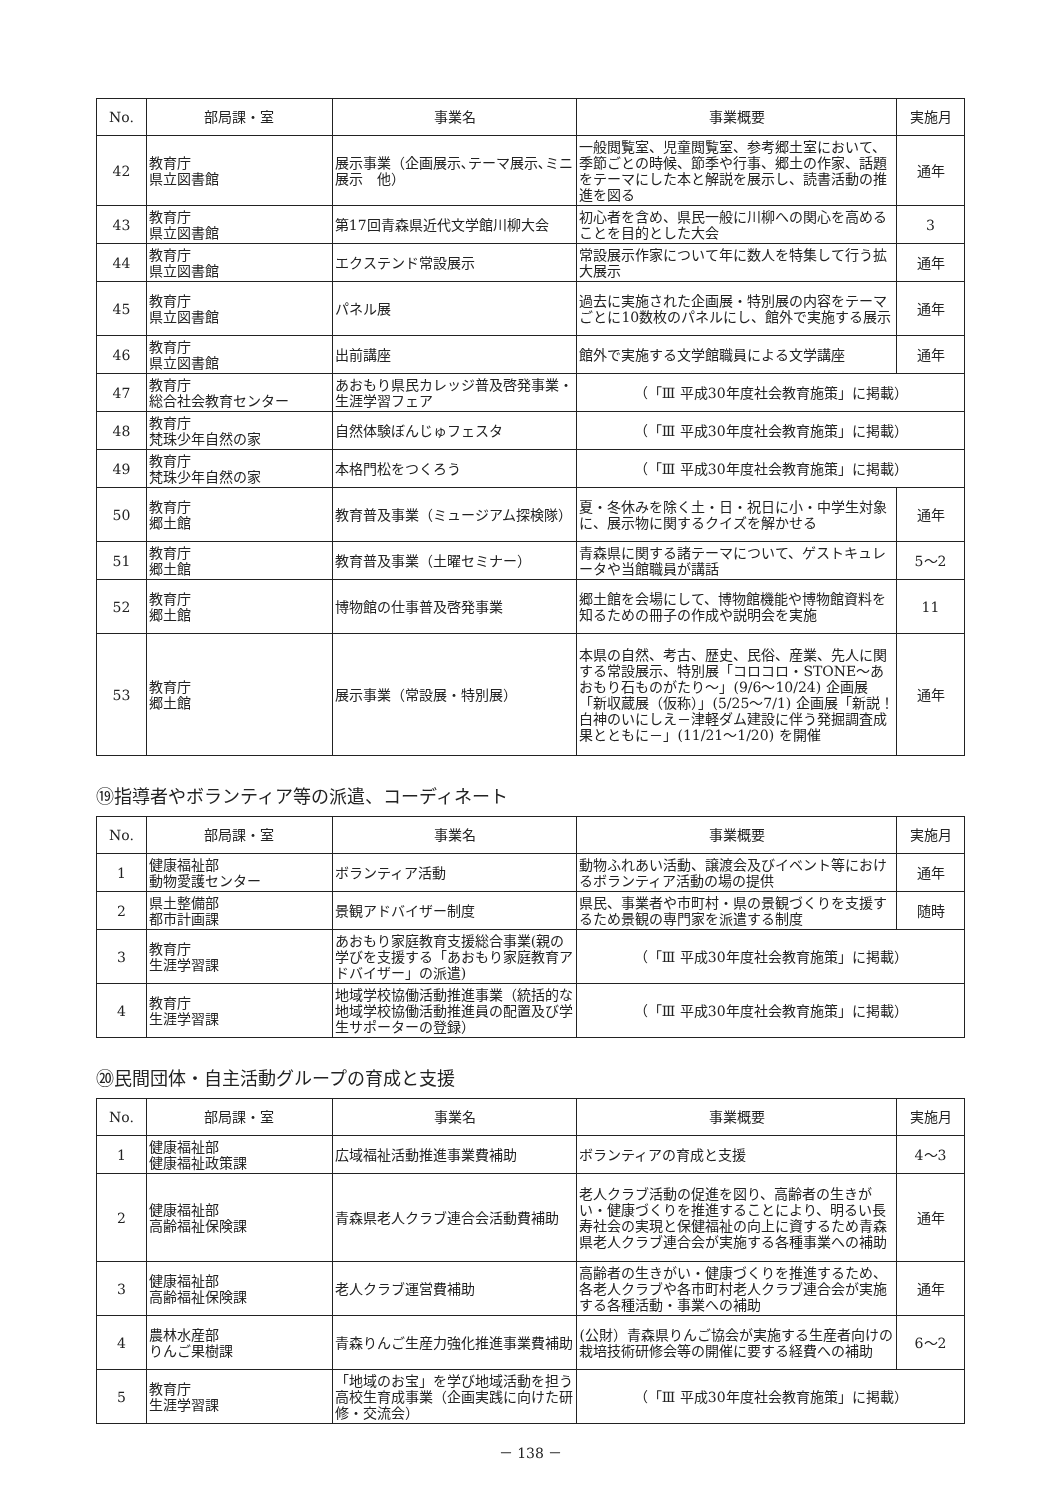| No. | 部局課・室 | 事業名 | 事業概要 | 実施月 |
| --- | --- | --- | --- | --- |
| 42 | 教育庁 県立図書館 | 展示事業（企画展示､テーマ展示､ミニ展示 他） | 一般閲覧室、児童閲覧室、参考郷土室において、季節ごとの時候、節季や行事、郷土の作家、話題をテーマにした本と解説を展示し、読書活動の推進を図る | 通年 |
| 43 | 教育庁 県立図書館 | 第17回青森県近代文学館川柳大会 | 初心者を含め、県民一般に川柳への関心を高めることを目的とした大会 | 3 |
| 44 | 教育庁 県立図書館 | エクステンド常設展示 | 常設展示作家について年に数人を特集して行う拡大展示 | 通年 |
| 45 | 教育庁 県立図書館 | パネル展 | 過去に実施された企画展・特別展の内容をテーマごとに10数枚のパネルにし、館外で実施する展示 | 通年 |
| 46 | 教育庁 県立図書館 | 出前講座 | 館外で実施する文学館職員による文学講座 | 通年 |
| 47 | 教育庁 総合社会教育センター | あおもり県民カレッジ普及啓発事業・生涯学習フェア | （「Ⅲ 平成30年度社会教育施策」に掲載） | |
| 48 | 教育庁 梵珠少年自然の家 | 自然体験ぼんじゅフェスタ | （「Ⅲ 平成30年度社会教育施策」に掲載） | |
| 49 | 教育庁 梵珠少年自然の家 | 本格門松をつくろう | （「Ⅲ 平成30年度社会教育施策」に掲載） | |
| 50 | 教育庁 郷土館 | 教育普及事業（ミュージアム探検隊） | 夏・冬休みを除く土・日・祝日に小・中学生対象に、展示物に関するクイズを解かせる | 通年 |
| 51 | 教育庁 郷土館 | 教育普及事業（土曜セミナー） | 青森県に関する諸テーマについて、ゲストキュレータや当館職員が講話 | 5～2 |
| 52 | 教育庁 郷土館 | 博物館の仕事普及啓発事業 | 郷土館を会場にして、博物館機能や博物館資料を知るための冊子の作成や説明会を実施 | 11 |
| 53 | 教育庁 郷土館 | 展示事業（常設展・特別展） | 本県の自然、考古、歴史、民俗、産業、先人に関する常設展示、特別展「コロコロ・STONE～あおもり石ものがたり～」(9/6～10/24) 企画展「新収蔵展（仮称）」(5/25～7/1) 企画展「新説！白神のいにしえ－津軽ダム建設に伴う発掘調査成果とともに－」(11/21～1/20) を開催 | 通年 |
⑲指導者やボランティア等の派遣、コーディネート
| No. | 部局課・室 | 事業名 | 事業概要 | 実施月 |
| --- | --- | --- | --- | --- |
| 1 | 健康福祉部 動物愛護センター | ボランティア活動 | 動物ふれあい活動、譲渡会及びイベント等におけるボランティア活動の場の提供 | 通年 |
| 2 | 県土整備部 都市計画課 | 景観アドバイザー制度 | 県民、事業者や市町村・県の景観づくりを支援するため景観の専門家を派遣する制度 | 随時 |
| 3 | 教育庁 生涯学習課 | あおもり家庭教育支援総合事業(親の学びを支援する「あおもり家庭教育アドバイザー」の派遣) | （「Ⅲ 平成30年度社会教育施策」に掲載） | |
| 4 | 教育庁 生涯学習課 | 地域学校協働活動推進事業（統括的な地域学校協働活動推進員の配置及び学生サポーターの登録） | （「Ⅲ 平成30年度社会教育施策」に掲載） | |
⑳民間団体・自主活動グループの育成と支援
| No. | 部局課・室 | 事業名 | 事業概要 | 実施月 |
| --- | --- | --- | --- | --- |
| 1 | 健康福祉部 健康福祉政策課 | 広域福祉活動推進事業費補助 | ボランティアの育成と支援 | 4～3 |
| 2 | 健康福祉部 高齢福祉保険課 | 青森県老人クラブ連合会活動費補助 | 老人クラブ活動の促進を図り、高齢者の生きがい・健康づくりを推進することにより、明るい長寿社会の実現と保健福祉の向上に資するため青森県老人クラブ連合会が実施する各種事業への補助 | 通年 |
| 3 | 健康福祉部 高齢福祉保険課 | 老人クラブ運営費補助 | 高齢者の生きがい・健康づくりを推進するため、各老人クラブや各市町村老人クラブ連合会が実施する各種活動・事業への補助 | 通年 |
| 4 | 農林水産部 りんご果樹課 | 青森りんご生産力強化推進事業費補助 | (公財）青森県りんご協会が実施する生産者向けの栽培技術研修会等の開催に要する経費への補助 | 6～2 |
| 5 | 教育庁 生涯学習課 | 「地域のお宝」を学び地域活動を担う高校生育成事業（企画実践に向けた研修・交流会） | （「Ⅲ 平成30年度社会教育施策」に掲載） | |
－ 138 －